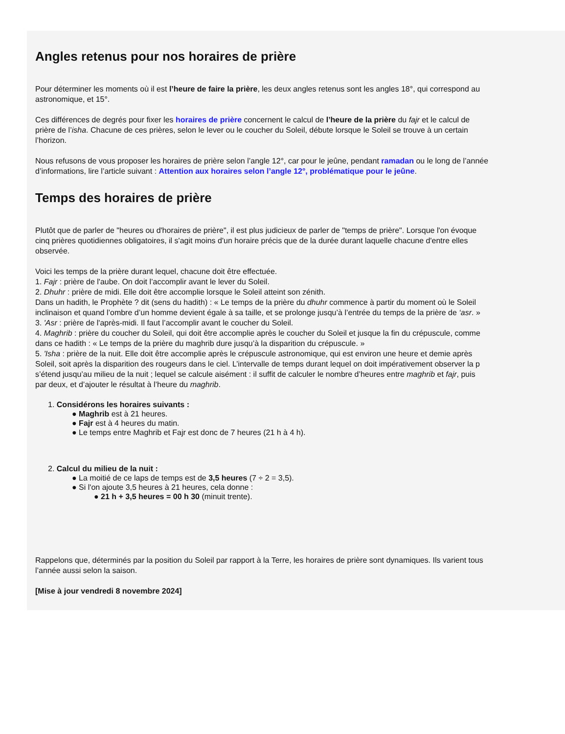Angles retenus pour nos horaires de prière
Pour déterminer les moments où il est l’heure de faire la prière, les deux angles retenus sont les angles 18°, qui correspond au
astronomique, et 15°.
Ces différences de degrés pour fixer les horaires de prière concernent le calcul de l’heure de la prière du fajr et le calcul de
prière de l’isha. Chacune de ces prières, selon le lever ou le coucher du Soleil, débute lorsque le Soleil se trouve à un certain
l’horizon.
Nous refusons de vous proposer les horaires de prière selon l’angle 12°, car pour le jeûne, pendant ramadan ou le long de l’année
d’informations, lire l’article suivant : Attention aux horaires selon l’angle 12°, problématique pour le jeûne.
Temps des horaires de prière
Plutôt que de parler de "heures ou d'horaires de prière", il est plus judicieux de parler de "temps de prière". Lorsque l'on évoque
cinq prières quotidiennes obligatoires, il s'agit moins d'un horaire précis que de la durée durant laquelle chacune d'entre elles
observée.
Voici les temps de la prière durant lequel, chacune doit être effectuée.
1. Fajr : prière de l'aube. On doit l’accomplir avant le lever du Soleil.
2. Dhuhr : prière de midi. Elle doit être accomplie lorsque le Soleil atteint son zénith.
Dans un hadith, le Prophète ? dit (sens du hadith) : « Le temps de la prière du dhuhr commence à partir du moment où le Soleil
inclinaison et quand l’ombre d’un homme devient égale à sa taille, et se prolonge jusqu’à l’entrée du temps de la prière de ‘asr. »
3. 'Asr : prière de l'après-midi. Il faut l’accomplir avant le coucher du Soleil.
4. Maghrib : prière du coucher du Soleil, qui doit être accomplie après le coucher du Soleil et jusque la fin du crépuscule, comme
dans ce hadith : « Le temps de la prière du maghrib dure jusqu’à la disparition du crépuscule. »
5. 'Isha : prière de la nuit. Elle doit être accomplie après le crépuscule astronomique, qui est environ une heure et demie après
Soleil, soit après la disparition des rougeurs dans le ciel. L’intervalle de temps durant lequel on doit impérativement observer la p
s’étend jusqu’au milieu de la nuit ; lequel se calcule aisément : il suffit de calculer le nombre d’heures entre maghrib et fajr, puis
par deux, et d’ajouter le résultat à l’heure du maghrib.
1. Considérons les horaires suivants :
● Maghrib est à 21 heures.
● Fajr est à 4 heures du matin.
● Le temps entre Maghrib et Fajr est donc de 7 heures (21 h à 4 h).
2. Calcul du milieu de la nuit :
● La moitié de ce laps de temps est de 3,5 heures (7 ÷ 2 = 3,5).
● Si l'on ajoute 3,5 heures à 21 heures, cela donne :
● 21 h + 3,5 heures = 00 h 30 (minuit trente).
Rappelons que, déterminés par la position du Soleil par rapport à la Terre, les horaires de prière sont dynamiques. Ils varient tous
l’année aussi selon la saison.
[Mise à jour vendredi 8 novembre 2024]